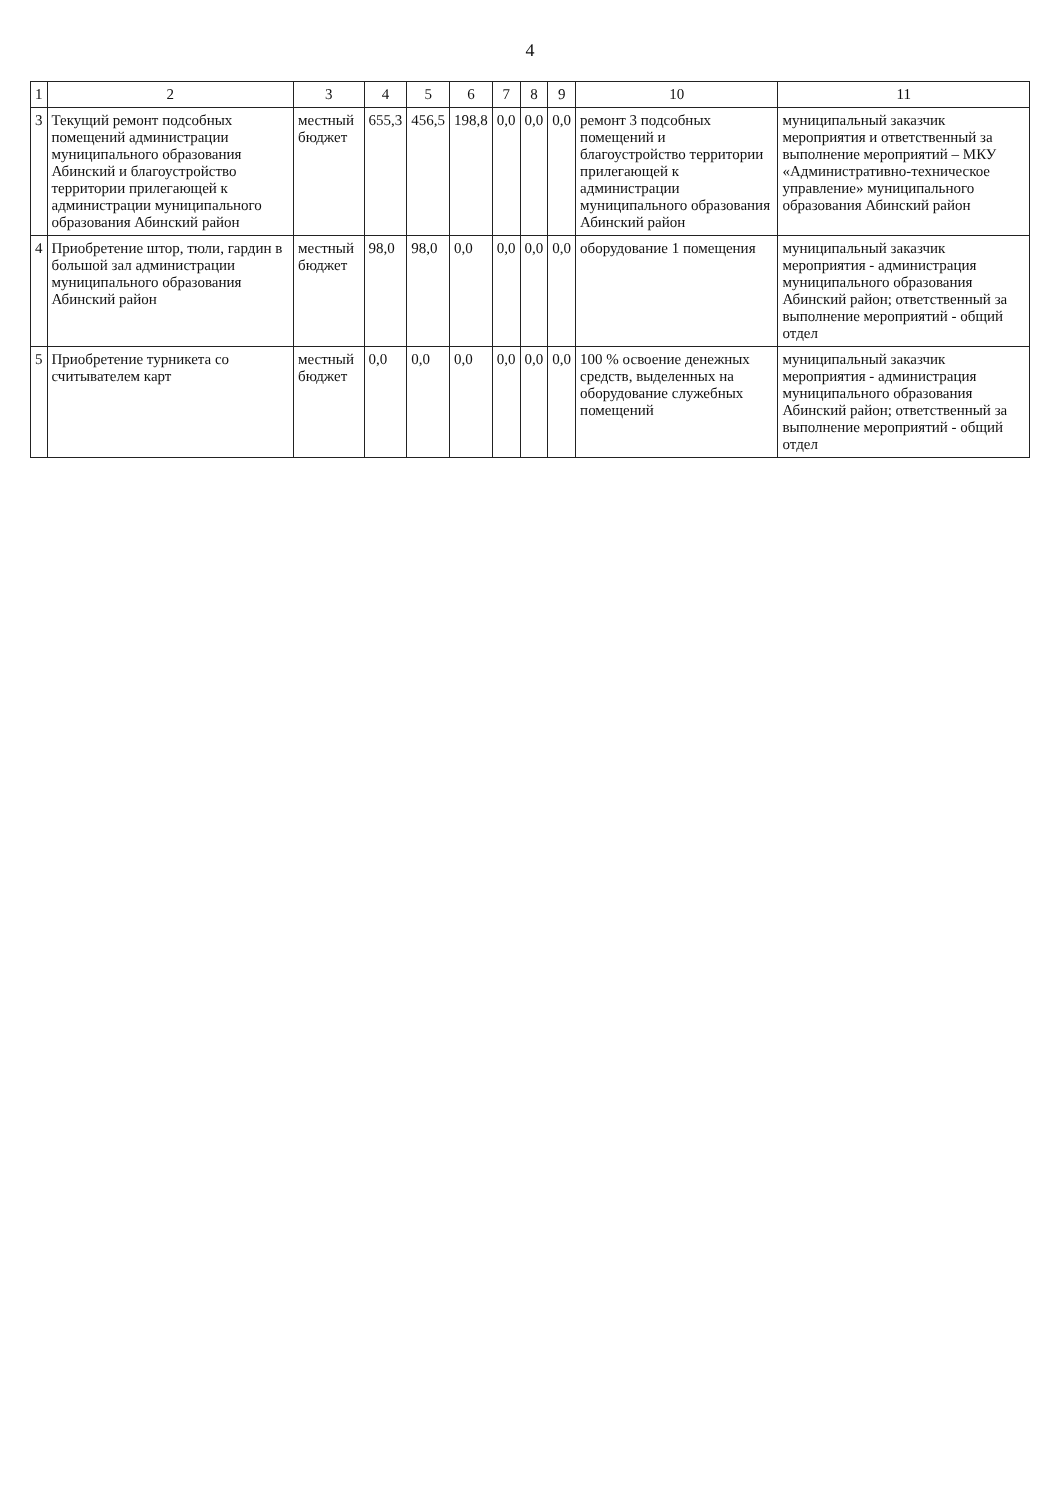4
| 1 | 2 | 3 | 4 | 5 | 6 | 7 | 8 | 9 | 10 | 11 |
| --- | --- | --- | --- | --- | --- | --- | --- | --- | --- | --- |
| 3 | Текущий ремонт подсобных помещений администрации муниципального образования Абинский и благоустройство территории прилегающей к администрации муниципального образования Абинский район | местный бюджет | 655,3 | 456,5 | 198,8 | 0,0 | 0,0 | 0,0 | ремонт 3 подсобных помещений и благоустройство территории прилегающей к администрации муниципального образования Абинский район | муниципальный заказчик мероприятия и ответственный за выполнение мероприятий – МКУ «Административно-техническое управление» муниципального образования Абинский район |
| 4 | Приобретение штор, тюли, гардин в большой зал администрации муниципального образования Абинский район | местный бюджет | 98,0 | 98,0 | 0,0 | 0,0 | 0,0 | 0,0 | оборудование 1 помещения | муниципальный заказчик мероприятия - администрация муниципального образования Абинский район; ответственный за выполнение мероприятий - общий отдел |
| 5 | Приобретение турникета со считывателем карт | местный бюджет | 0,0 | 0,0 | 0,0 | 0,0 | 0,0 | 0,0 | 100 % освоение денежных средств, выделенных на оборудование служебных помещений | муниципальный заказчик мероприятия - администрация муниципального образования Абинский район; ответственный за выполнение мероприятий - общий отдел |